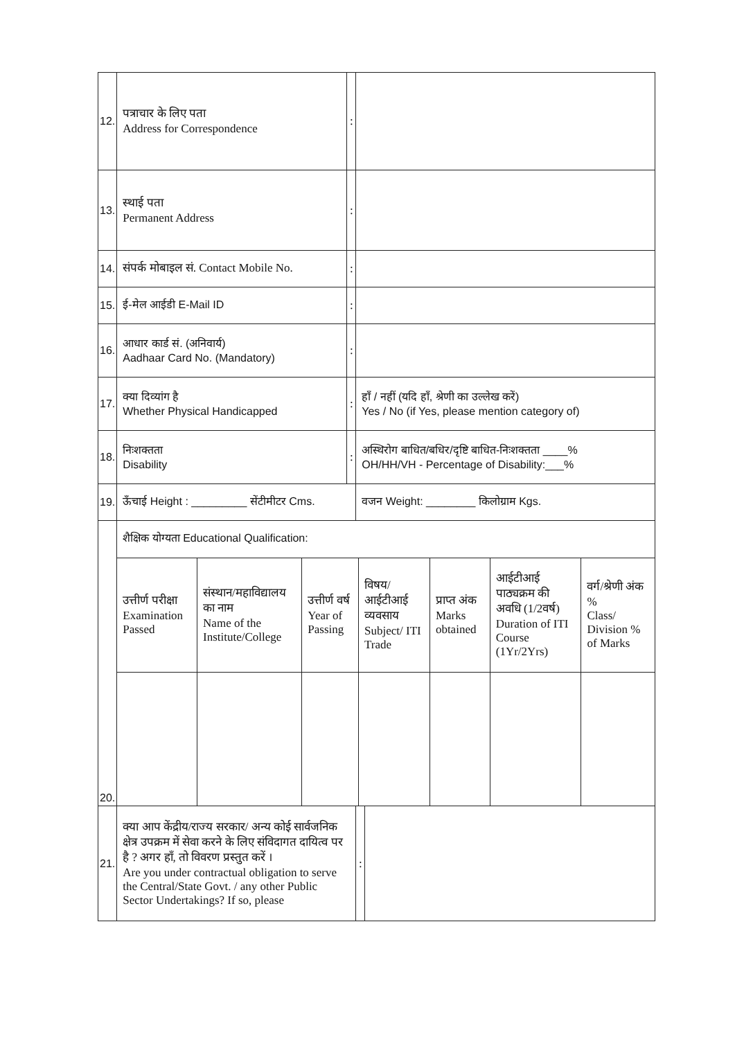| 12. | पत्राचार के लिए पता Address for Correspondence | : | | |
| 13. | स्थाई पता Permanent Address | : | | |
| 14. | संपर्क मोबाइल सं. Contact Mobile No. | : | | |
| 15. | ई-मेल आईडी E-Mail ID | : | | |
| 16. | आधार कार्ड सं. (अनिवार्य) Aadhaar Card No. (Mandatory) | : | | |
| 17. | क्या दिव्यांग है Whether Physical Handicapped | : | हाँ / नहीं (यदि हाँ, श्रेणी का उल्लेख करें) Yes / No (if Yes, please mention category of) | |
| 18. | निःशक्तता Disability | : | अस्थिरोग बाधित/बधिर/दृष्टि बाधित-निःशक्तता ____% OH/HH/VH - Percentage of Disability:___% | |
| 19. | ऊँचाई Height : _________ सेंटीमीटर Cms. | | वजन Weight: ________ किलोग्राम Kgs. | |
| 20. | शैक्षिक योग्यता Educational Qualification: / उत्तीर्ण परीक्षा Examination Passed / संस्थान/महाविद्यालय का नाम Name of the Institute/College / उत्तीर्ण वर्ष Year of Passing / विषय/ आईटीआई व्यवसाय Subject/ ITI Trade / प्राप्त अंक Marks obtained / आईटीआई पाठ्यक्रम की अवधि (1/2वर्ष) Duration of ITI Course (1Yr/2Yrs) / वर्ग/श्रेणी अंक % Class/ Division % of Marks / | | | |
| 21. | क्या आप केंद्रीय/राज्य सरकार/ अन्य कोई सार्वजनिक क्षेत्र उपक्रम में सेवा करने के लिए संविदागत दायित्व पर है ? अगर हाँ, तो विवरण प्रस्तुत करें । Are you under contractual obligation to serve the Central/State Govt. / any other Public Sector Undertakings? If so, please | | : | |